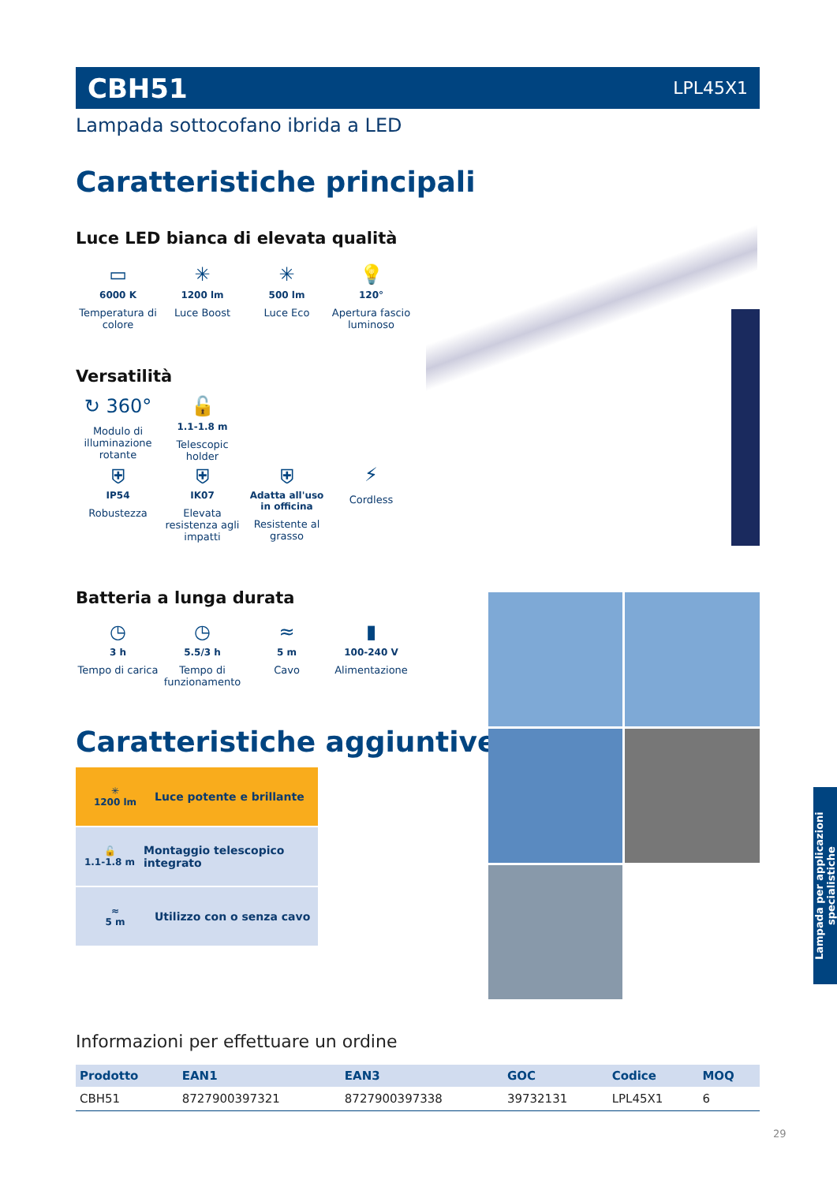CBH51 LPL45X1
Lampada sottocofano ibrida a LED
Caratteristiche principali
Luce LED bianca di elevata qualità
▭
6000 K
Temperatura di colore
✳
1200 lm
Luce Boost
✳
500 lm
Luce Eco
💡
120°
Apertura fascio luminoso
Versatilità
↻ 360°
Modulo di illuminazione rotante
🔓
1.1-1.8 m
Telescopic holder
⛨
IP54
Robustezza
⛨
IK07
Elevata resistenza agli impatti
⛨
Adatta all'uso in officina
Resistente al grasso
⚡
Cordless
Batteria a lunga durata
◷
3 h
Tempo di carica
◷
5.5/3 h
Tempo di funzionamento
≈
5 m
Cavo
▮
100-240 V
Alimentazione
Caratteristiche aggiuntive
✳
1200 lm
Luce potente e brillante
🔓
1.1-1.8 m
Montaggio telescopico integrato
≈
5 m
Utilizzo con o senza cavo
Lampada per applicazioni specialistiche
Informazioni per effettuare un ordine
| Prodotto | EAN1 | EAN3 | GOC | Codice | MOQ |
| --- | --- | --- | --- | --- | --- |
| CBH51 | 8727900397321 | 8727900397338 | 39732131 | LPL45X1 | 6 |
29